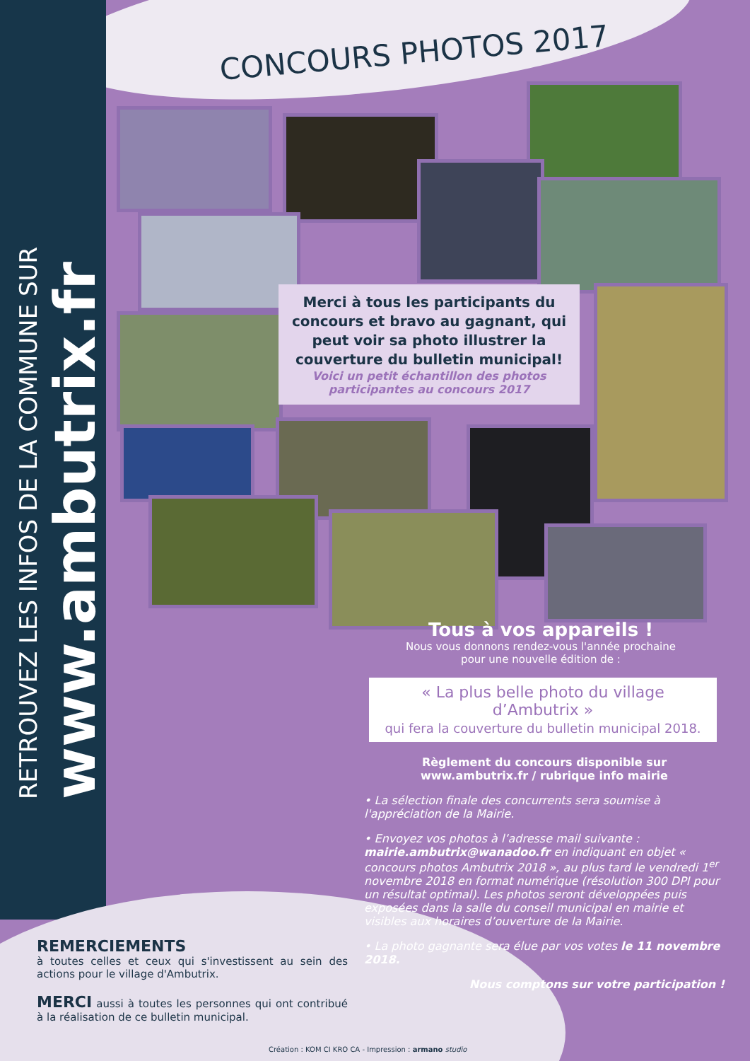RETROUVEZ LES INFOS DE LA COMMUNE SUR
www.ambutrix.fr
CONCOURS PHOTOS 2017
Merci à tous les participants du concours et bravo au gagnant, qui peut voir sa photo illustrer la couverture du bulletin municipal!
Voici un petit échantillon des photos
participantes au concours 2017
Tous à vos appareils !
Nous vous donnons rendez-vous l'année prochaine
pour une nouvelle édition de :
« La plus belle photo du village
d’Ambutrix »
qui fera la couverture du bulletin municipal 2018.
Règlement du concours disponible sur
www.ambutrix.fr / rubrique info mairie
• La sélection finale des concurrents sera soumise à l'appréciation de la Mairie.
• Envoyez vos photos à l’adresse mail suivante : mairie.ambutrix@wanadoo.fr en indiquant en objet « concours photos Ambutrix 2018 », au plus tard le vendredi 1<sup>er</sup> novembre 2018 en format numérique (résolution 300 DPI pour un résultat optimal). Les photos seront développées puis exposées dans la salle du conseil municipal en mairie et visibles aux horaires d’ouverture de la Mairie.
• La photo gagnante sera élue par vos votes le 11 novembre 2018.
Nous comptons sur votre participation !
REMERCIEMENTS
à toutes celles et ceux qui s'investissent au sein des actions pour le village d'Ambutrix.
MERCI aussi à toutes les personnes qui ont contribué à la réalisation de ce bulletin municipal.
Création : KOM CI KRO CA - Impression : armano studio